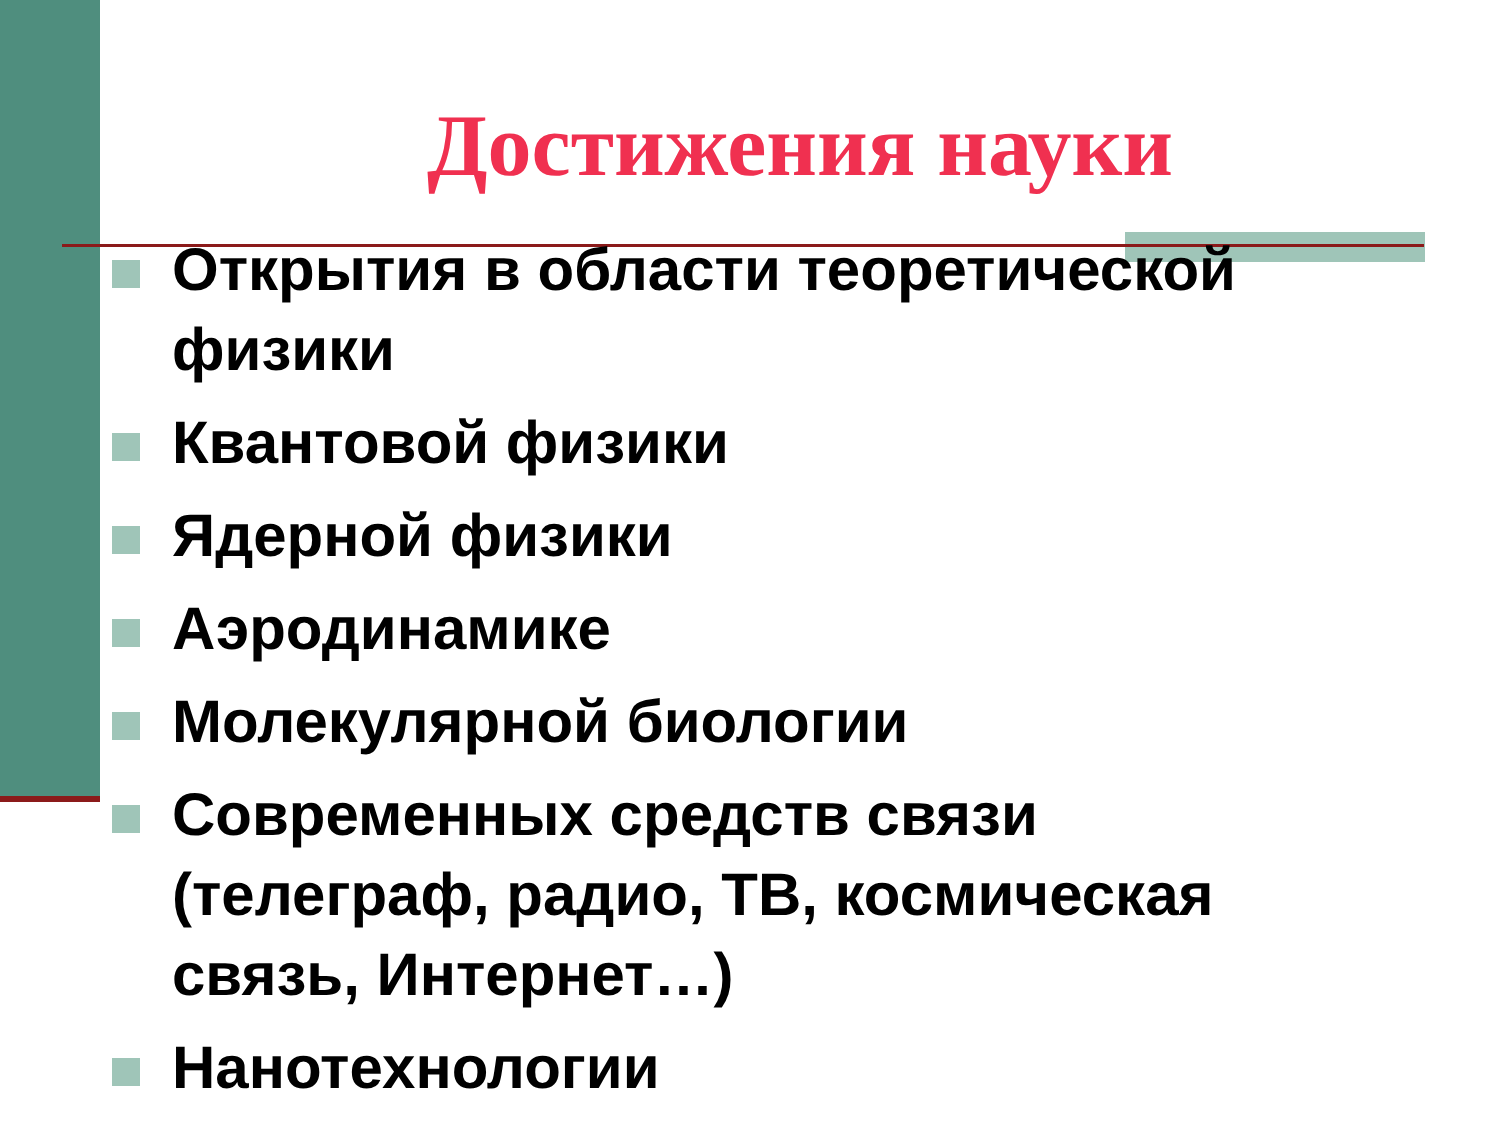Достижения науки
Открытия в области теоретической физики
Квантовой физики
Ядерной физики
Аэродинамике
Молекулярной биологии
Современных средств связи (телеграф, радио, ТВ, космическая связь, Интернет…)
Нанотехнологии